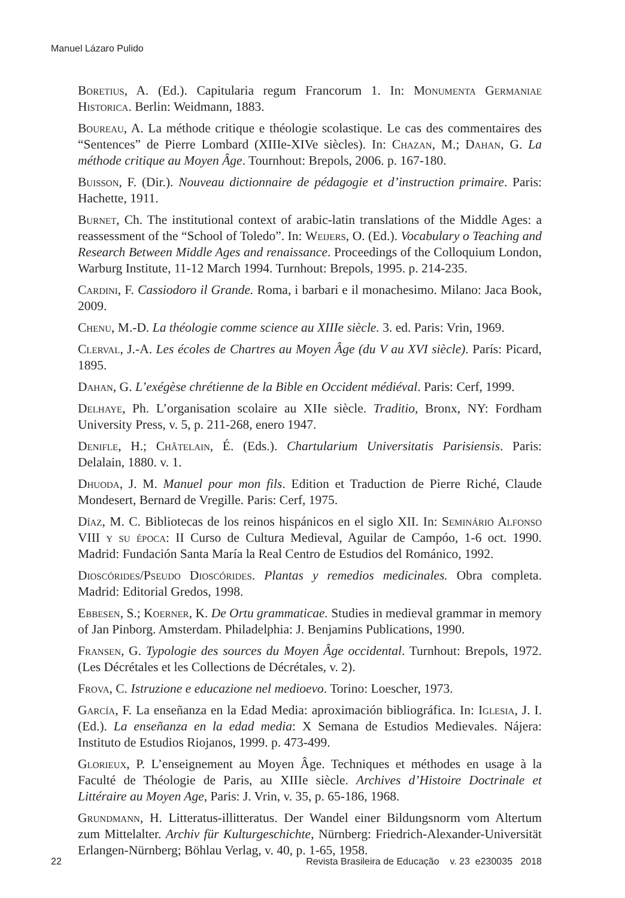Manuel Lázaro Pulido
Boretius, A. (Ed.). Capitularia regum Francorum 1. In: Monumenta Germaniae Historica. Berlin: Weidmann, 1883.
Boureau, A. La méthode critique e théologie scolastique. Le cas des commentaires des “Sentences” de Pierre Lombard (XIIIe-XIVe siècles). In: Chazan, M.; Dahan, G. La méthode critique au Moyen Âge. Tournhout: Brepols, 2006. p. 167-180.
Buisson, F. (Dir.). Nouveau dictionnaire de pédagogie et d’instruction primaire. Paris: Hachette, 1911.
Burnet, Ch. The institutional context of arabic-latin translations of the Middle Ages: a reassessment of the “School of Toledo”. In: Weijers, O. (Ed.). Vocabulary o Teaching and Research Between Middle Ages and renaissance. Proceedings of the Colloquium London, Warburg Institute, 11-12 March 1994. Turnhout: Brepols, 1995. p. 214-235.
Cardini, F. Cassiodoro il Grande. Roma, i barbari e il monachesimo. Milano: Jaca Book, 2009.
Chenu, M.-D. La théologie comme science au XIIIe siècle. 3. ed. Paris: Vrin, 1969.
Clerval, J.-A. Les écoles de Chartres au Moyen Âge (du V au XVI siècle). París: Picard, 1895.
Dahan, G. L’exégèse chrétienne de la Bible en Occident médiéval. Paris: Cerf, 1999.
Delhaye, Ph. L’organisation scolaire au XIIe siècle. Traditio, Bronx, NY: Fordham University Press, v. 5, p. 211-268, enero 1947.
Denifle, H.; Châtelain, É. (Eds.). Chartularium Universitatis Parisiensis. Paris: Delalain, 1880. v. 1.
Dhuoda, J. M. Manuel pour mon fils. Edition et Traduction de Pierre Riché, Claude Mondesert, Bernard de Vregille. Paris: Cerf, 1975.
Díaz, M. C. Bibliotecas de los reinos hispánicos en el siglo XII. In: Seminário Alfonso VIII y su época: II Curso de Cultura Medieval, Aguilar de Campóo, 1-6 oct. 1990. Madrid: Fundación Santa María la Real Centro de Estudios del Románico, 1992.
Dioscórides/Pseudo Dioscórides. Plantas y remedios medicinales. Obra completa. Madrid: Editorial Gredos, 1998.
Ebbesen, S.; Koerner, K. De Ortu grammaticae. Studies in medieval grammar in memory of Jan Pinborg. Amsterdam. Philadelphia: J. Benjamins Publications, 1990.
Fransen, G. Typologie des sources du Moyen Âge occidental. Turnhout: Brepols, 1972. (Les Décrétales et les Collections de Décrétales, v. 2).
Frova, C. Istruzione e educazione nel medioevo. Torino: Loescher, 1973.
García, F. La enseñanza en la Edad Media: aproximación bibliográfica. In: Iglesia, J. I. (Ed.). La enseñanza en la edad media: X Semana de Estudios Medievales. Nájera: Instituto de Estudios Riojanos, 1999. p. 473-499.
Glorieux, P. L’enseignement au Moyen Âge. Techniques et méthodes en usage à la Faculté de Théologie de Paris, au XIIIe siècle. Archives d’Histoire Doctrinale et Littéraire au Moyen Age, Paris: J. Vrin, v. 35, p. 65-186, 1968.
Grundmann, H. Litteratus-illitteratus. Der Wandel einer Bildungsnorm vom Altertum zum Mittelalter. Archiv für Kulturgeschichte, Nürnberg: Friedrich-Alexander-Universität Erlangen-Nürnberg; Böhlau Verlag, v. 40, p. 1-65, 1958.
22 Revista Brasileira de Educação v. 23 e230035 2018